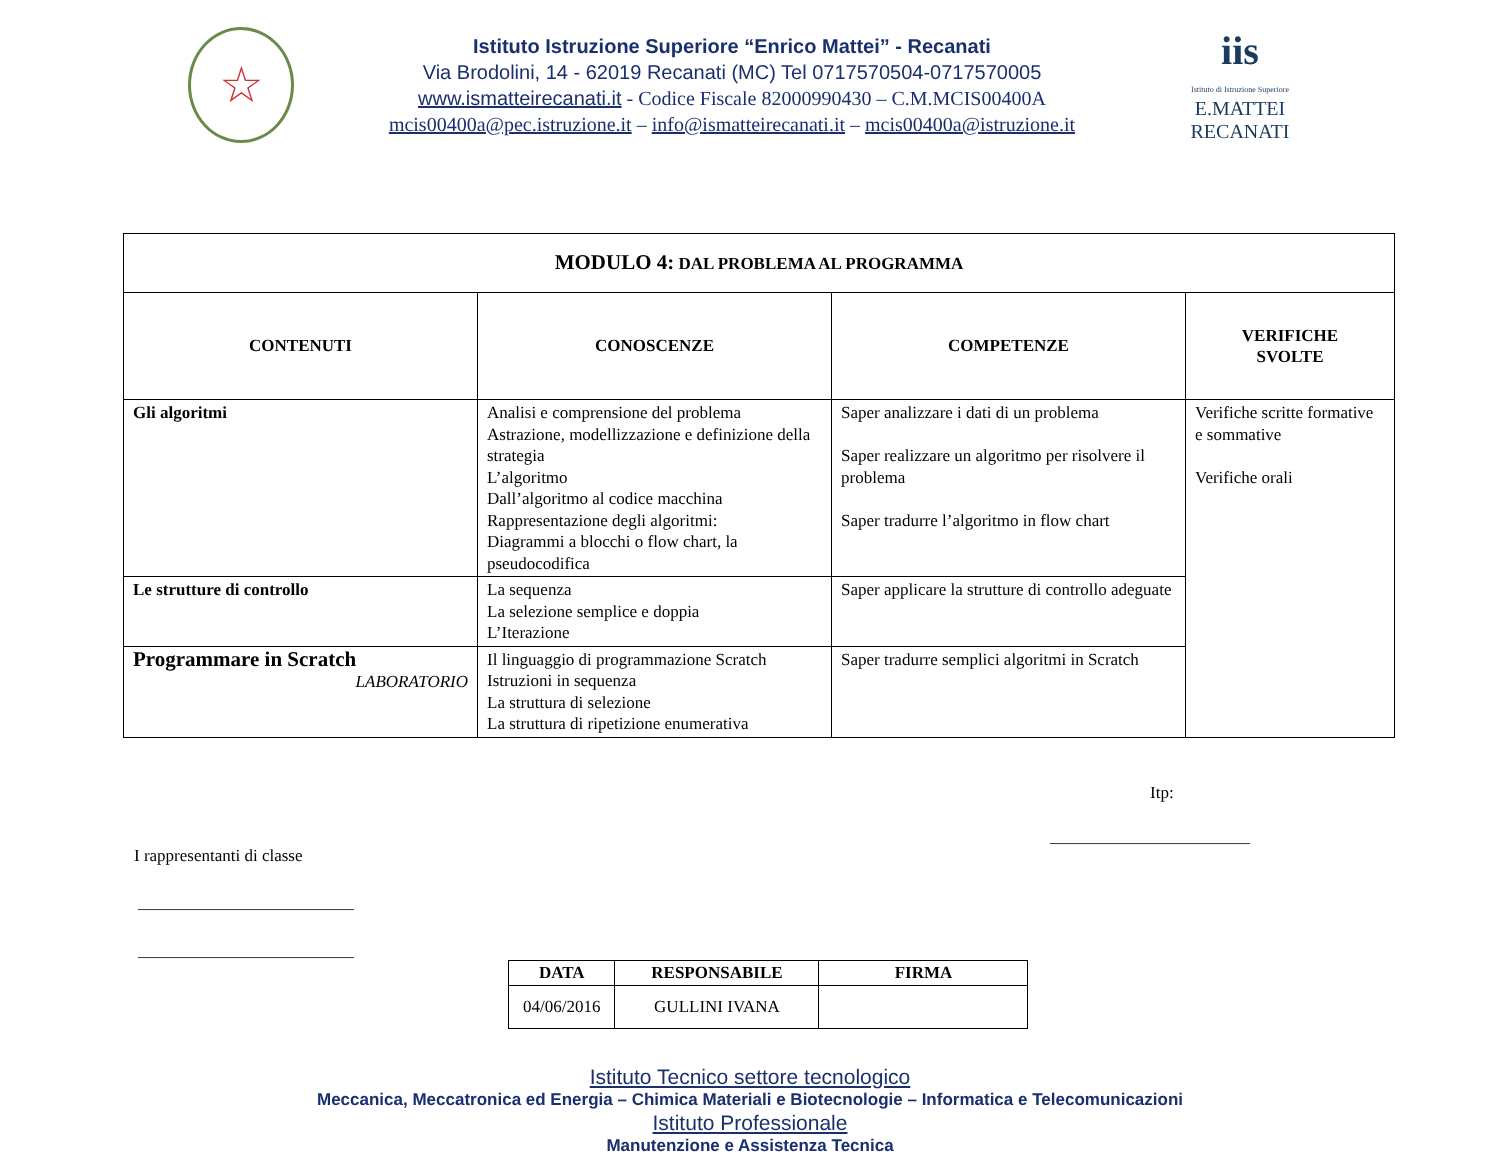☆
Istituto Istruzione Superiore “Enrico Mattei” - Recanati
Via Brodolini, 14 - 62019 Recanati (MC) Tel 0717570504-0717570005
www.ismatteirecanati.it - Codice Fiscale 82000990430 – C.M.MCIS00400A
mcis00400a@pec.istruzione.it – info@ismatteirecanati.it – mcis00400a@istruzione.it
iis
Istituto di Istruzione Superiore
E.MATTEI RECANATI
| MODULO 4: DAL PROBLEMA AL PROGRAMMA | | | |
| --- | --- | --- | --- |
| CONTENUTI | CONOSCENZE | COMPETENZE | VERIFICHE SVOLTE |
| Gli algoritmi | Analisi e comprensione del problema Astrazione, modellizzazione e definizione della strategia L’algoritmo Dall’algoritmo al codice macchina Rappresentazione degli algoritmi: Diagrammi a blocchi o flow chart, la pseudocodifica | Saper analizzare i dati di un problema Saper realizzare un algoritmo per risolvere il problema Saper tradurre l’algoritmo in flow chart | Verifiche scritte formative e sommative Verifiche orali |
| Le strutture di controllo | La sequenza La selezione semplice e doppia L’Iterazione | Saper applicare la strutture di controllo adeguate | |
| Programmare in Scratch LABORATORIO | Il linguaggio di programmazione Scratch Istruzioni in sequenza La struttura di selezione La struttura di ripetizione enumerativa | Saper tradurre semplici algoritmi in Scratch | |
Itp:
_________________________
I rappresentanti di classe
___________________________
___________________________
| DATA | RESPONSABILE | FIRMA |
| --- | --- | --- |
| 04/06/2016 | GULLINI IVANA | |
Istituto Tecnico settore tecnologico
Meccanica, Meccatronica ed Energia – Chimica Materiali e Biotecnologie – Informatica e Telecomunicazioni
Istituto Professionale
Manutenzione e Assistenza Tecnica